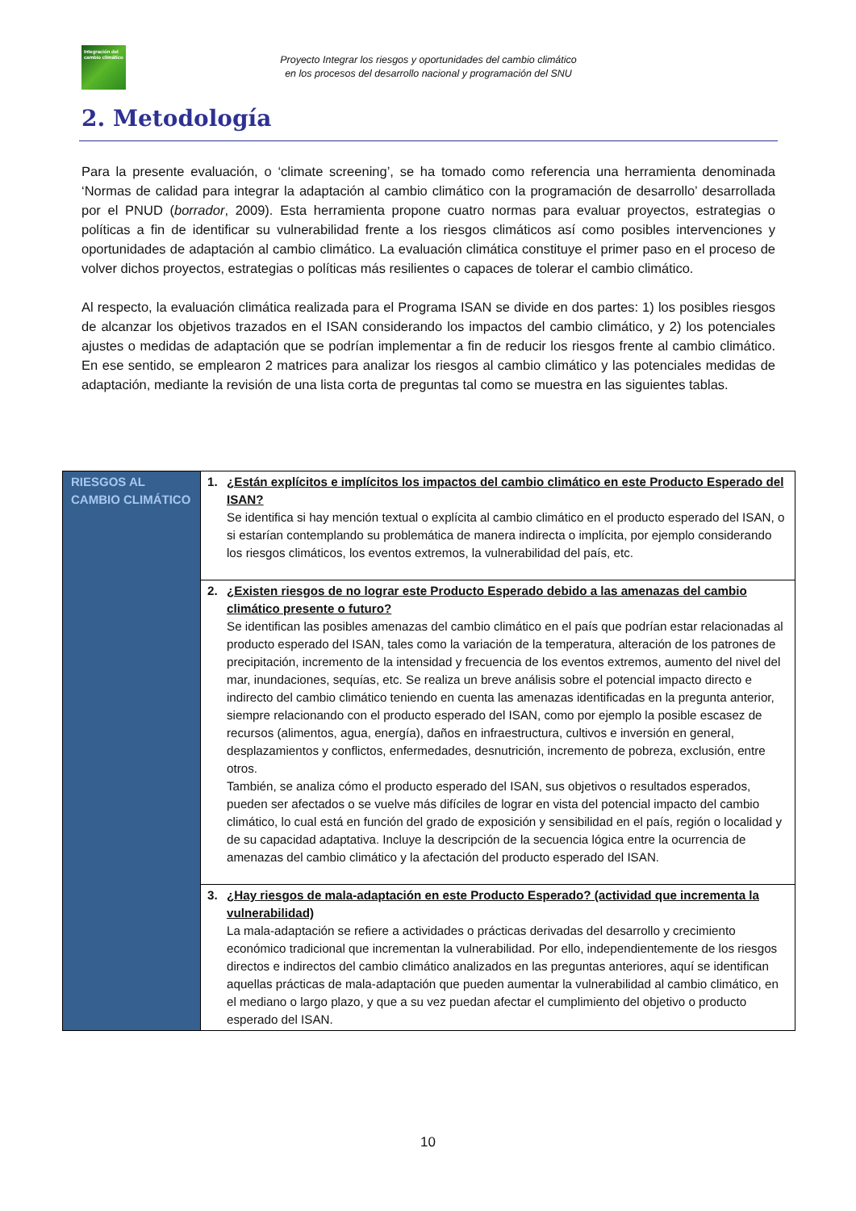Integración del cambio climático
Proyecto Integrar los riesgos y oportunidades del cambio climático
en los procesos del desarrollo nacional y programación del SNU
2. Metodología
Para la presente evaluación, o ‘climate screening’, se ha tomado como referencia una herramienta denominada ‘Normas de calidad para integrar la adaptación al cambio climático con la programación de desarrollo’ desarrollada por el PNUD (borrador, 2009). Esta herramienta propone cuatro normas para evaluar proyectos, estrategias o políticas a fin de identificar su vulnerabilidad frente a los riesgos climáticos así como posibles intervenciones y oportunidades de adaptación al cambio climático. La evaluación climática constituye el primer paso en el proceso de volver dichos proyectos, estrategias o políticas más resilientes o capaces de tolerar el cambio climático.
Al respecto, la evaluación climática realizada para el Programa ISAN se divide en dos partes: 1) los posibles riesgos de alcanzar los objetivos trazados en el ISAN considerando los impactos del cambio climático, y 2) los potenciales ajustes o medidas de adaptación que se podrían implementar a fin de reducir los riesgos frente al cambio climático. En ese sentido, se emplearon 2 matrices para analizar los riesgos al cambio climático y las potenciales medidas de adaptación, mediante la revisión de una lista corta de preguntas tal como se muestra en las siguientes tablas.
| RIESGOS AL CAMBIO CLIMÁTICO | 1. ¿Están explícitos e implícitos los impactos del cambio climático en este Producto Esperado del ISAN? Se identifica si hay mención textual o explícita al cambio climático en el producto esperado del ISAN, o si estarían contemplando su problemática de manera indirecta o implícita, por ejemplo considerando los riesgos climáticos, los eventos extremos, la vulnerabilidad del país, etc. |
| | 2. ¿Existen riesgos de no lograr este Producto Esperado debido a las amenazas del cambio climático presente o futuro? Se identifican las posibles amenazas del cambio climático en el país que podrían estar relacionadas al producto esperado del ISAN, tales como la variación de la temperatura, alteración de los patrones de precipitación, incremento de la intensidad y frecuencia de los eventos extremos, aumento del nivel del mar, inundaciones, sequías, etc. Se realiza un breve análisis sobre el potencial impacto directo e indirecto del cambio climático teniendo en cuenta las amenazas identificadas en la pregunta anterior, siempre relacionando con el producto esperado del ISAN, como por ejemplo la posible escasez de recursos (alimentos, agua, energía), daños en infraestructura, cultivos e inversión en general, desplazamientos y conflictos, enfermedades, desnutrición, incremento de pobreza, exclusión, entre otros. También, se analiza cómo el producto esperado del ISAN, sus objetivos o resultados esperados, pueden ser afectados o se vuelve más difíciles de lograr en vista del potencial impacto del cambio climático, lo cual está en función del grado de exposición y sensibilidad en el país, región o localidad y de su capacidad adaptativa. Incluye la descripción de la secuencia lógica entre la ocurrencia de amenazas del cambio climático y la afectación del producto esperado del ISAN. |
| | 3. ¿Hay riesgos de mala-adaptación en este Producto Esperado? (actividad que incrementa la vulnerabilidad) La mala-adaptación se refiere a actividades o prácticas derivadas del desarrollo y crecimiento económico tradicional que incrementan la vulnerabilidad. Por ello, independientemente de los riesgos directos e indirectos del cambio climático analizados en las preguntas anteriores, aquí se identifican aquellas prácticas de mala-adaptación que pueden aumentar la vulnerabilidad al cambio climático, en el mediano o largo plazo, y que a su vez puedan afectar el cumplimiento del objetivo o producto esperado del ISAN. |
10